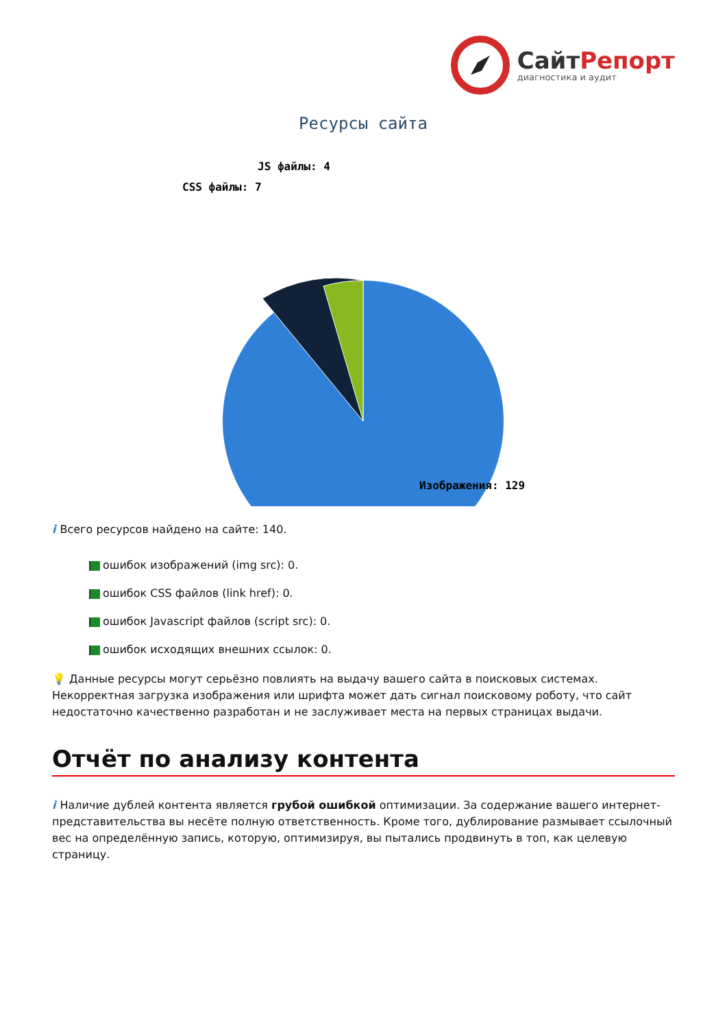СайтРепорт
диагностика и аудит
Ресурсы сайта
JS файлы: 4
CSS файлы: 7
Изображения: 129
i Всего ресурсов найдено на сайте: 140.
ошибок изображений (img src): 0.
ошибок CSS файлов (link href): 0.
ошибок Javascript файлов (script src): 0.
ошибок исходящих внешних ссылок: 0.
💡 Данные ресурсы могут серьёзно повлиять на выдачу вашего сайта в поисковых системах. Некорректная загрузка изображения или шрифта может дать сигнал поисковому роботу, что сайт недостаточно качественно разработан и не заслуживает места на первых страницах выдачи.
Отчёт по анализу контента
i Наличие дублей контента является грубой ошибкой оптимизации. За содержание вашего интернет-представительства вы несёте полную ответственность. Кроме того, дублирование размывает ссылочный вес на определённую запись, которую, оптимизируя, вы пытались продвинуть в топ, как целевую страницу.